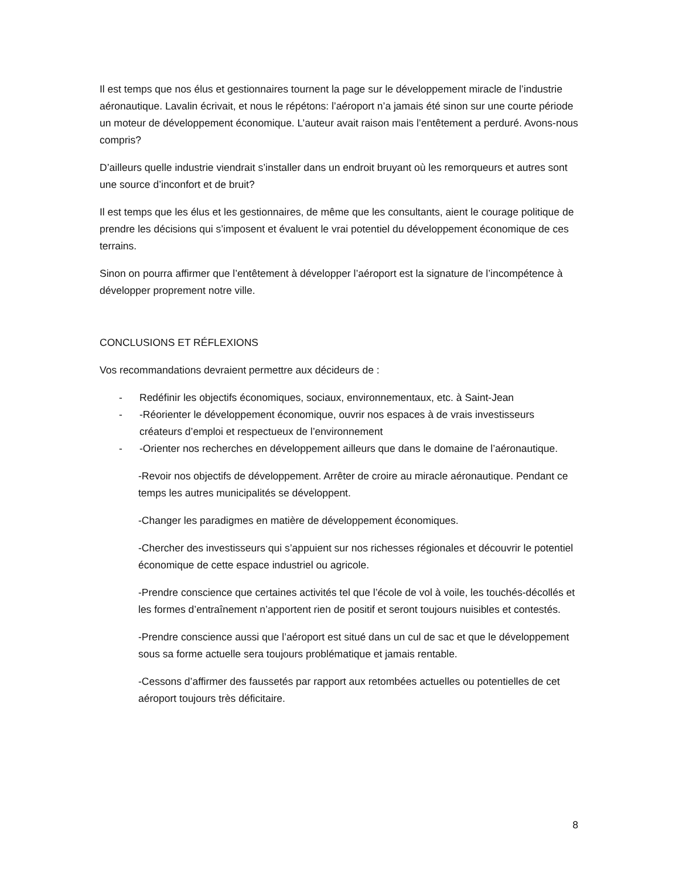Il est temps que nos élus et gestionnaires tournent la page sur le développement miracle de l’industrie aéronautique. Lavalin écrivait, et nous le répétons: l’aéroport n’a jamais été sinon sur une courte période un moteur de développement économique. L’auteur avait raison mais l’entêtement a perduré. Avons-nous compris?
D’ailleurs quelle industrie viendrait s’installer dans un endroit bruyant où les remorqueurs et autres sont une source d’inconfort et de bruit?
Il est temps que les élus et les gestionnaires, de même que les consultants, aient le courage politique de prendre les décisions qui s’imposent et évaluent le vrai potentiel du développement économique de ces terrains.
Sinon on pourra affirmer que l’entêtement à développer l’aéroport est la signature de l’incompétence à développer proprement notre ville.
CONCLUSIONS ET RÉFLEXIONS
Vos recommandations devraient permettre aux décideurs de :
- Redéfinir les objectifs économiques, sociaux, environnementaux, etc. à Saint-Jean
- -Réorienter le développement économique, ouvrir nos espaces à de vrais investisseurs créateurs d’emploi et respectueux de l’environnement
- -Orienter nos recherches en développement ailleurs que dans le domaine de l’aéronautique.
-Revoir nos objectifs de développement. Arrêter de croire au miracle aéronautique. Pendant ce temps les autres municipalités se développent.
-Changer les paradigmes en matière de développement économiques.
-Chercher des investisseurs qui s’appuient sur nos richesses régionales et découvrir le potentiel économique de cette espace industriel ou agricole.
-Prendre conscience que certaines activités tel que l’école de vol à voile, les touchés-décollés et les formes d’entraînement n’apportent rien de positif et seront toujours nuisibles et contestés.
-Prendre conscience aussi que l’aéroport est situé dans un cul de sac et que le développement sous sa forme actuelle sera toujours problématique et jamais rentable.
-Cessons d’affirmer des faussetés par rapport aux retombées actuelles ou potentielles de cet aéroport toujours très déficitaire.
8